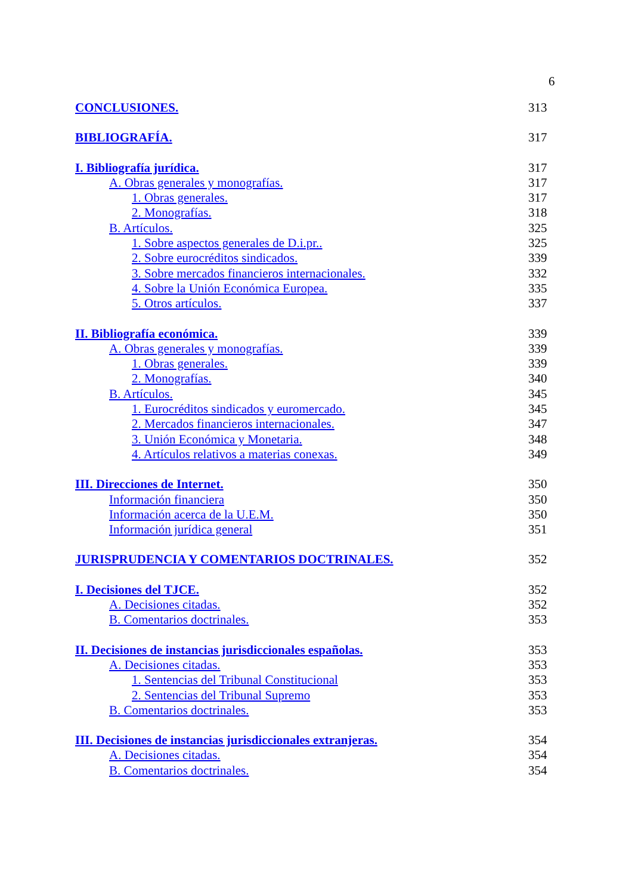6
CONCLUSIONES. 313
BIBLIOGRAFÍA. 317
I. Bibliografía jurídica. 317
A. Obras generales y monografías. 317
1. Obras generales. 317
2. Monografías. 318
B. Artículos. 325
1. Sobre aspectos generales de D.i.pr.. 325
2. Sobre eurocréditos sindicados. 339
3. Sobre mercados financieros internacionales. 332
4. Sobre la Unión Económica Europea. 335
5. Otros artículos. 337
II. Bibliografía económica. 339
A. Obras generales y monografías. 339
1. Obras generales. 339
2. Monografías. 340
B. Artículos. 345
1. Eurocréditos sindicados y euromercado. 345
2. Mercados financieros internacionales. 347
3. Unión Económica y Monetaria. 348
4. Artículos relativos a materias conexas. 349
III. Direcciones de Internet. 350
Información financiera 350
Información acerca de la U.E.M. 350
Información jurídica general 351
JURISPRUDENCIA Y COMENTARIOS DOCTRINALES. 352
I. Decisiones del TJCE. 352
A. Decisiones citadas. 352
B. Comentarios doctrinales. 353
II. Decisiones de instancias jurisdiccionales españolas. 353
A. Decisiones citadas. 353
1. Sentencias del Tribunal Constitucional 353
2. Sentencias del Tribunal Supremo 353
B. Comentarios doctrinales. 353
III. Decisiones de instancias jurisdiccionales extranjeras. 354
A. Decisiones citadas. 354
B. Comentarios doctrinales. 354